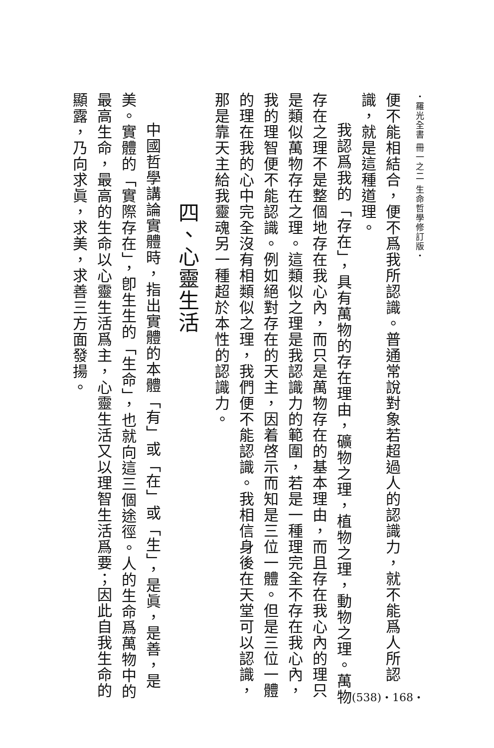・羅光全書 冊一之二 生命哲學修訂版・
便不能相結合，便不爲我所認識。普通常說對象若超過人的認識力，就不能爲人所認識，就是這種道理。
我認爲我的「存在」，具有萬物的存在理由，礦物之理，植物之理，動物之理。萬物存在之理不是整個地存在我心內，而只是萬物存在的基本理由，而且存在我心內的理只是類似萬物存在之理。這類似之理是我認識力的範圍，若是一種理完全不存在我心內，我的理智便不能認識。例如絕對存在的天主，因着啓示而知是三位一體。但是三位一體的理在我的心中完全沒有相類似之理，我們便不能認識。我相信身後在天堂可以認識，那是靠天主給我靈魂另一種超於本性的認識力。
四、心靈生活
中國哲學講論實體時，指出實體的本體「有」或「在」或「生」，是眞，是善，是美。實體的「實際存在」，卽生生的「生命」，也就向這三個途徑。人的生命爲萬物中的最高生命，最高的生命以心靈生活爲主，心靈生活又以理智生活爲要；因此自我生命的顯露，乃向求眞，求美，求善三方面發揚。
(538)・168・